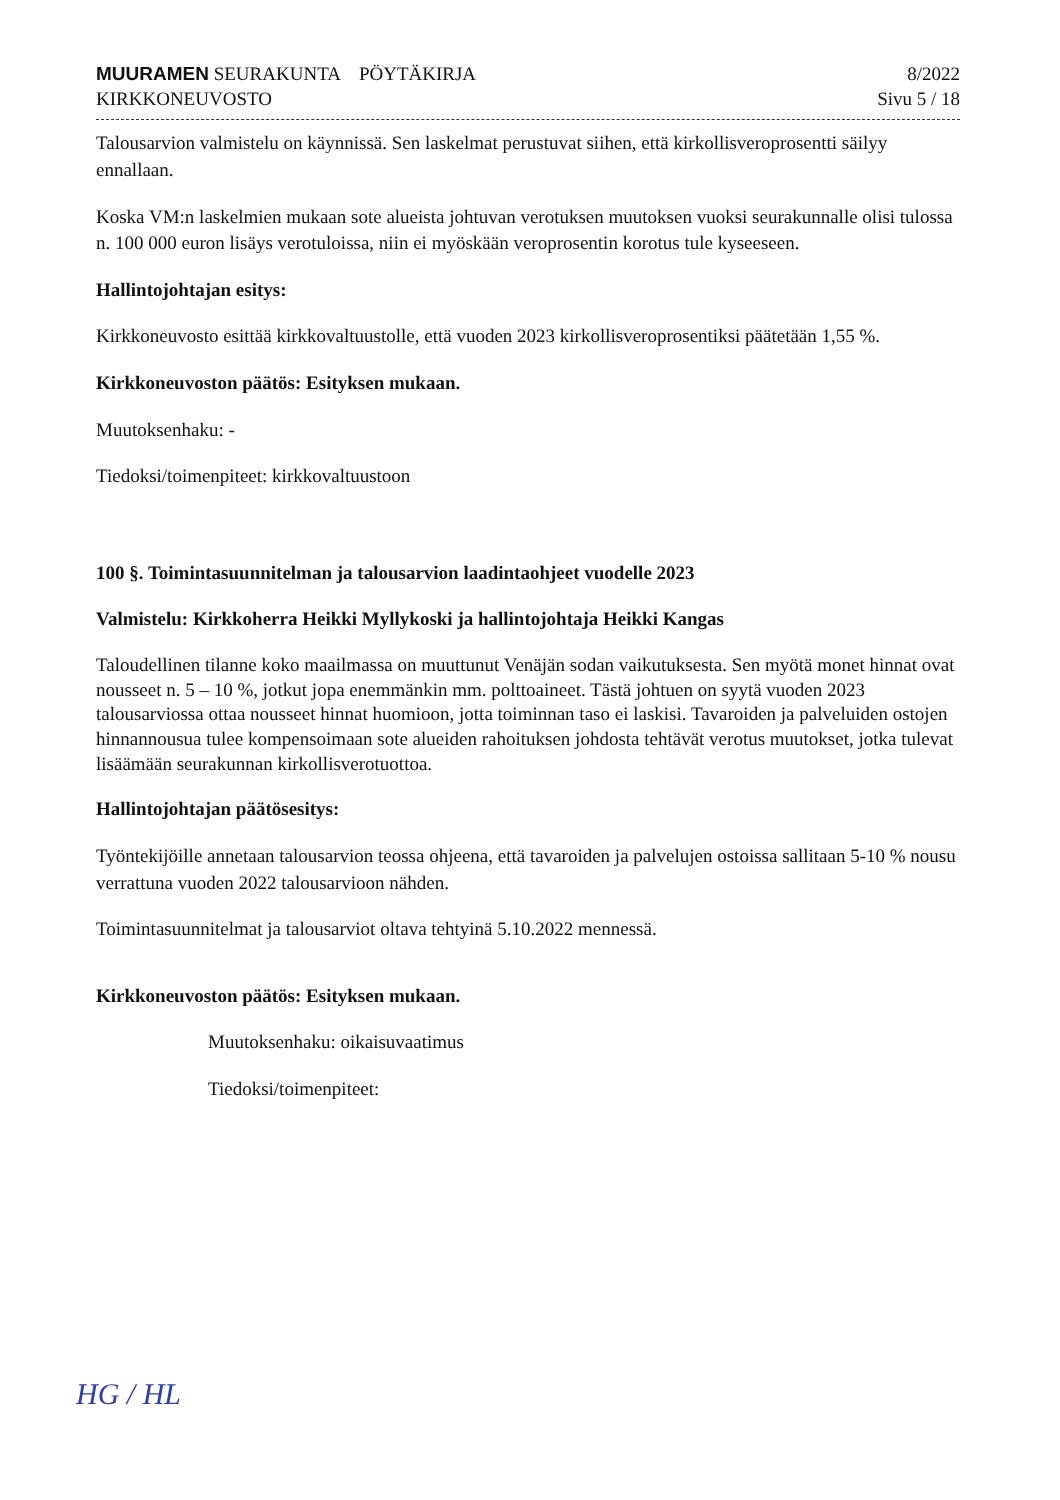MUURAMEN SEURAKUNTA PÖYTÄKIRJA
KIRKKONEUVOSTO
8/2022
Sivu 5 / 18
Talousarvion valmistelu on käynnissä. Sen laskelmat perustuvat siihen, että kirkollisveroprosentti säilyy ennallaan.
Koska VM:n laskelmien mukaan sote alueista johtuvan verotuksen muutoksen vuoksi seurakunnalle olisi tulossa n. 100 000 euron lisäys verotuloissa, niin ei myöskään veroprosentin korotus tule kyseeseen.
Hallintojohtajan esitys:
Kirkkoneuvosto esittää kirkkovaltuustolle, että vuoden 2023 kirkollisveroprosentiksi päätetään 1,55 %.
Kirkkoneuvoston päätös: Esityksen mukaan.
Muutoksenhaku: -
Tiedoksi/toimenpiteet: kirkkovaltuustoon
100 §. Toimintasuunnitelman ja talousarvion laadintaohjeet vuodelle 2023
Valmistelu: Kirkkoherra Heikki Myllykoski ja hallintojohtaja Heikki Kangas
Taloudellinen tilanne koko maailmassa on muuttunut Venäjän sodan vaikutuksesta. Sen myötä monet hinnat ovat nousseet n. 5 – 10 %, jotkut jopa enemmänkin mm. polttoaineet. Tästä johtuen on syytä vuoden 2023 talousarviossa ottaa nousseet hinnat huomioon, jotta toiminnan taso ei laskisi. Tavaroiden ja palveluiden ostojen hinnannousua tulee kompensoimaan sote alueiden rahoituksen johdosta tehtävät verotus muutokset, jotka tulevat lisäämään seurakunnan kirkollisverotuottoa.
Hallintojohtajan päätösesitys:
Työntekijöille annetaan talousarvion teossa ohjeena, että tavaroiden ja palvelujen ostoissa sallitaan 5-10 % nousu verrattuna vuoden 2022 talousarvioon nähden.
Toimintasuunnitelmat ja talousarviot oltava tehtyinä 5.10.2022 mennessä.
Kirkkoneuvoston päätös: Esityksen mukaan.
Muutoksenhaku: oikaisuvaatimus
Tiedoksi/toimenpiteet:
HG / HL